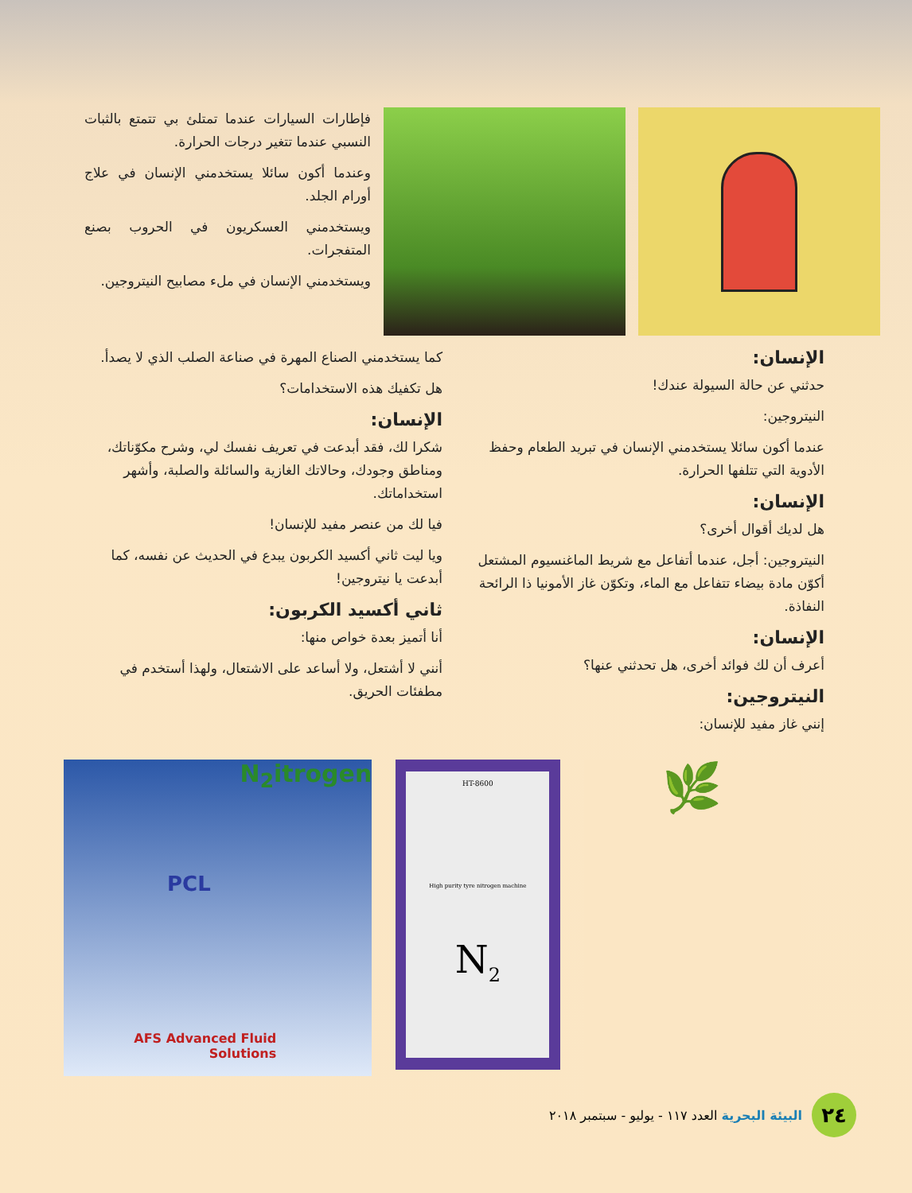فإطارات السيارات عندما تمتلئ بي تتمتع بالثبات النسبي عندما تتغير درجات الحرارة.
وعندما أكون سائلا يستخدمني الإنسان في علاج أورام الجلد.
ويستخدمني العسكريون في الحروب بصنع المتفجرات.
ويستخدمني الإنسان في ملء مصابيح النيتروجين.
الإنسان:
حدثني عن حالة السيولة عندك!
النيتروجين:
عندما أكون سائلا يستخدمني الإنسان في تبريد الطعام وحفظ الأدوية التي تتلفها الحرارة.
الإنسان:
هل لديك أقوال أخرى؟
النيتروجين: أجل، عندما أتفاعل مع شريط الماغنسيوم المشتعل أكوّن مادة بيضاء تتفاعل مع الماء، وتكوّن غاز الأمونيا ذا الرائحة النفاذة.
الإنسان:
أعرف أن لك فوائد أخرى، هل تحدثني عنها؟
النيتروجين:
إنني غاز مفيد للإنسان:
كما يستخدمني الصناع المهرة في صناعة الصلب الذي لا يصدأ.
هل تكفيك هذه الاستخدامات؟
الإنسان:
شكرا لك، فقد أبدعت في تعريف نفسك لي، وشرح مكوّناتك، ومناطق وجودك، وحالاتك الغازية والسائلة والصلبة، وأشهر استخداماتك.
فيا لك من عنصر مفيد للإنسان!
ويا ليت ثاني أكسيد الكربون يبدع في الحديث عن نفسه، كما أبدعت يا نيتروجين!
ثاني أكسيد الكربون:
أنا أتميز بعدة خواص منها:
أنني لا أشتعل، ولا أساعد على الاشتعال، ولهذا أستخدم في مطفئات الحريق.
🌿
HT-8600
High purity tyre nitrogen machine
N<sub>2</sub>
N<sub>2</sub>itrogen
PCL
AFS Advanced Fluid Solutions
٢٤
البيئة البحرية العدد ١١٧ - يوليو - سبتمبر ٢٠١٨